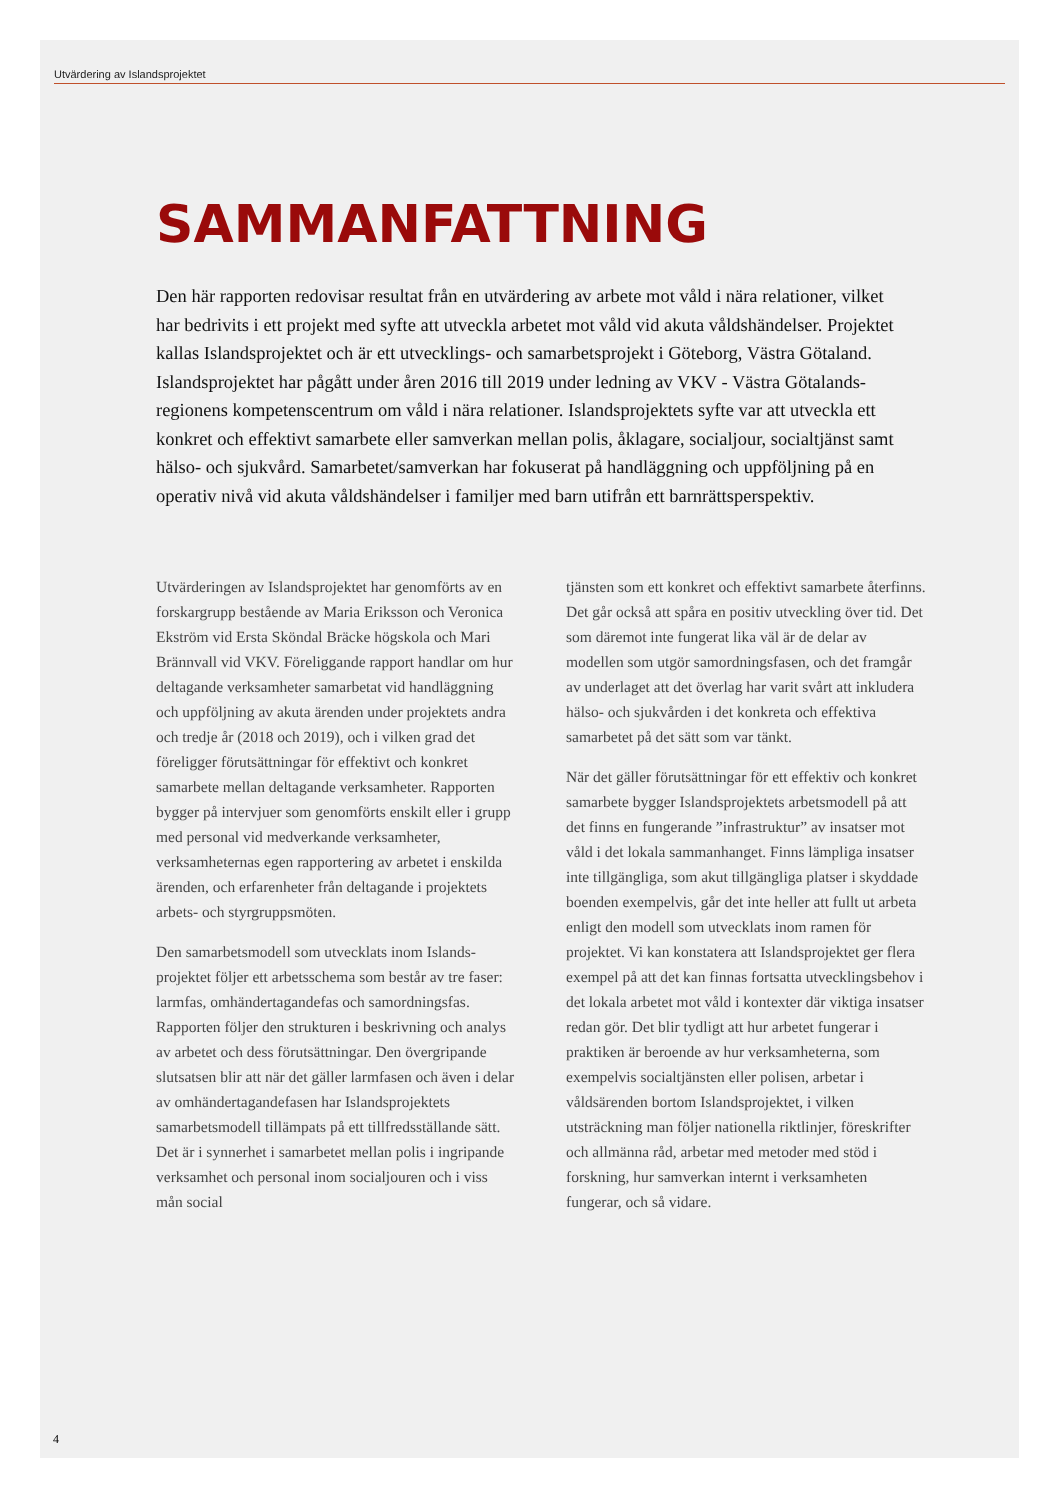Utvärdering av Islandsprojektet
SAMMANFATTNING
Den här rapporten redovisar resultat från en utvärdering av arbete mot våld i nära relationer, vilket har bedrivits i ett projekt med syfte att utveckla arbetet mot våld vid akuta våld­shändelser. Projektet kallas Islandsprojektet och är ett utvecklings- och samarbetsprojekt i Göteborg, Västra Götaland. Islandsprojektet har pågått under åren 2016 till 2019 under ledning av VKV - Västra Götalands-regionens kompetenscentrum om våld i nära relationer. Islandsprojektets syfte var att utveckla ett konkret och effektivt samarbete eller samverkan mellan polis, åklagare, socialjour, socialtjänst samt hälso- och sjukvård. Samarbetet/samver­kan har fokuserat på handläggning och uppföljning på en operativ nivå vid akuta våldshän­delser i familjer med barn utifrån ett barnrättsperspektiv.
Utvärderingen av Islandsprojektet har genomförts av en forskargrupp bestående av Maria Eriksson och Veronica Ekström vid Ersta Sköndal Bräcke högskola och Mari Brännvall vid VKV. Föreliggande rapport handlar om hur deltagande verksamheter samarbetat vid handläggning och uppföljning av akuta ärenden under projektets andra och tredje år (2018 och 2019), och i vilken grad det föreligger förutsättningar för effektivt och konkret samarbete mellan deltagande verksamheter. Rapporten bygger på intervjuer som genomförts enskilt eller i grupp med personal vid medverkande verksamheter, verksamheternas egen rapportering av arbetet i enskilda ärenden, och erfarenheter från deltagande i projektets arbets- och styrgruppsmöten.
Den samarbetsmodell som utvecklats inom Islands­projektet följer ett arbetsschema som består av tre faser: larmfas, omhändertagandefas och samord­ningsfas. Rapporten följer den strukturen i beskriv­ning och analys av arbetet och dess förutsättningar. Den övergripande slutsatsen blir att när det gäller larmfasen och även i delar av omhändertagandefasen har Islandsprojektets samarbetsmodell tillämpats på ett tillfredsställande sätt. Det är i synnerhet i samarbetet mellan polis i ingripande verksamhet och personal inom socialjouren och i viss mån social­
tjänsten som ett konkret och effektivt samarbete återfinns. Det går också att spåra en positiv utveck­ling över tid. Det som däremot inte fungerat lika väl är de delar av modellen som utgör samordningsfasen, och det framgår av underlaget att det överlag har varit svårt att inkludera hälso- och sjukvården i det konkreta och effektiva samarbetet på det sätt som var tänkt.
När det gäller förutsättningar för ett effektiv och konkret samarbete bygger Islandsprojektets arbets­modell på att det finns en fungerande ”infrastruk­tur” av insatser mot våld i det lokala sammanhanget. Finns lämpliga insatser inte tillgängliga, som akut tillgängliga platser i skyddade boenden exempelvis, går det inte heller att fullt ut arbeta enligt den modell som utvecklats inom ramen för projektet. Vi kan konstatera att Islandsprojektet ger flera exempel på att det kan finnas fortsatta utvecklingsbehov i det lokala arbetet mot våld i kontexter där viktiga insatser redan gör. Det blir tydligt att hur arbetet fungerar i praktiken är beroende av hur verksam­heterna, som exempelvis socialtjänsten eller polisen, arbetar i våldsärenden bortom Islandsprojektet, i vilken utsträckning man följer nationella riktlinjer, föreskrifter och allmänna råd, arbetar med metoder med stöd i forskning, hur samverkan internt i verksamheten fungerar, och så vidare.
4